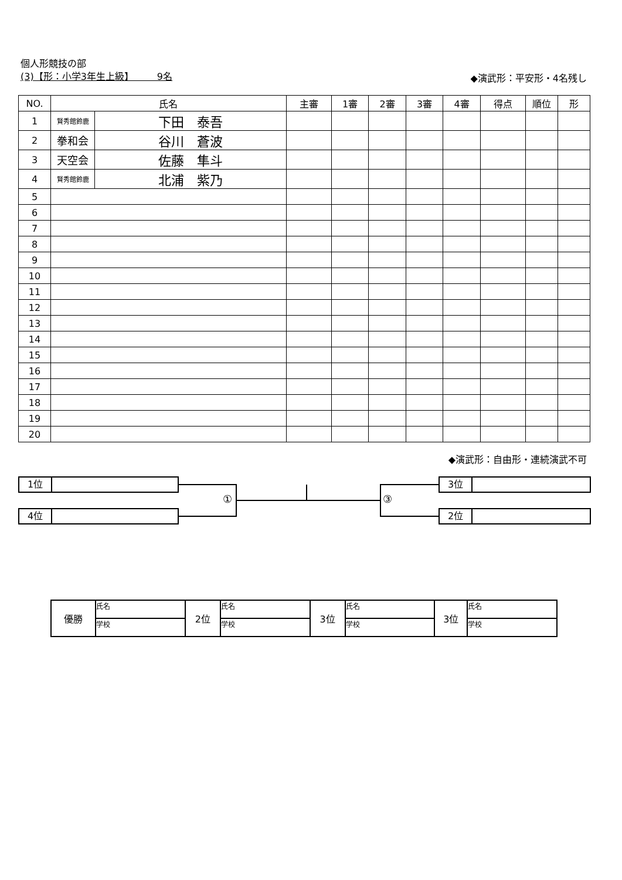個人形競技の部
(3)【形：小学3年生上級】　　　9名
◆演武形：平安形・4名残し
| NO. | 氏名 | | 主審 | 1審 | 2審 | 3審 | 4審 | 得点 | 順位 | 形 |
| --- | --- | --- | --- | --- | --- | --- | --- | --- | --- | --- |
| 1 | 賢秀館鈴鹿 | 下田 泰吾 | | | | | | | | |
| 2 | 拳和会 | 谷川 蒼波 | | | | | | | | |
| 3 | 天空会 | 佐藤 隼斗 | | | | | | | | |
| 4 | 賢秀館鈴鹿 | 北浦 紫乃 | | | | | | | | |
| 5 | | | | | | | | | | |
| 6 | | | | | | | | | | |
| 7 | | | | | | | | | | |
| 8 | | | | | | | | | | |
| 9 | | | | | | | | | | |
| 10 | | | | | | | | | | |
| 11 | | | | | | | | | | |
| 12 | | | | | | | | | | |
| 13 | | | | | | | | | | |
| 14 | | | | | | | | | | |
| 15 | | | | | | | | | | |
| 16 | | | | | | | | | | |
| 17 | | | | | | | | | | |
| 18 | | | | | | | | | | |
| 19 | | | | | | | | | | |
| 20 | | | | | | | | | | |
◆演武形：自由形・連続演武不可
1位
4位
3位
2位
① ③
| 優勝 | 氏名 | 2位 | 氏名 | 3位 | 氏名 | 3位 | 氏名 |
| | 学校 | | 学校 | | 学校 | | 学校 |